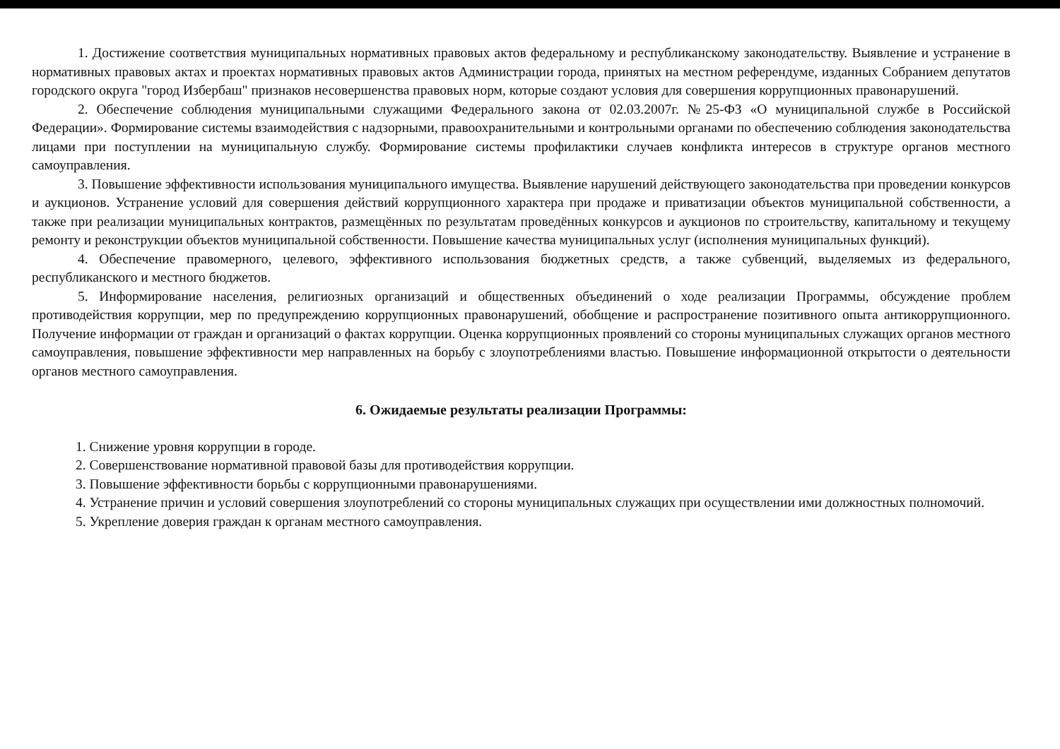1. Достижение соответствия муниципальных нормативных правовых актов федеральному и республиканскому законодательству. Выявление и устранение в нормативных правовых актах и проектах нормативных правовых актов Администрации города, принятых на местном референдуме, изданных Собранием депутатов городского округа "город Избербаш" признаков несовершенства правовых норм, которые создают условия для совершения коррупционных правонарушений.
2. Обеспечение соблюдения муниципальными служащими Федерального закона от 02.03.2007г. №25-ФЗ «О муниципальной службе в Российской Федерации». Формирование системы взаимодействия с надзорными, правоохранительными и контрольными органами по обеспечению соблюдения законодательства лицами при поступлении на муниципальную службу. Формирование системы профилактики случаев конфликта интересов в структуре органов местного самоуправления.
3. Повышение эффективности использования муниципального имущества. Выявление нарушений действующего законодательства при проведении конкурсов и аукционов. Устранение условий для совершения действий коррупционного характера при продаже и приватизации объектов муниципальной собственности, а также при реализации муниципальных контрактов, размещённых по результатам проведённых конкурсов и аукционов по строительству, капитальному и текущему ремонту и реконструкции объектов муниципальной собственности. Повышение качества муниципальных услуг (исполнения муниципальных функций).
4. Обеспечение правомерного, целевого, эффективного использования бюджетных средств, а также субвенций, выделяемых из федерального, республиканского и местного бюджетов.
5. Информирование населения, религиозных организаций и общественных объединений о ходе реализации Программы, обсуждение проблем противодействия коррупции, мер по предупреждению коррупционных правонарушений, обобщение и распространение позитивного опыта антикоррупционного. Получение информации от граждан и организаций о фактах коррупции. Оценка коррупционных проявлений со стороны муниципальных служащих органов местного самоуправления, повышение эффективности мер направленных на борьбу с злоупотреблениями властью. Повышение информационной открытости о деятельности органов местного самоуправления.
6. Ожидаемые результаты реализации Программы:
1. Снижение уровня коррупции в городе.
2. Совершенствование нормативной правовой базы для противодействия коррупции.
3. Повышение эффективности борьбы с коррупционными правонарушениями.
4. Устранение причин и условий совершения злоупотреблений со стороны муниципальных служащих при осуществлении ими должностных полномочий.
5. Укрепление доверия граждан к органам местного самоуправления.